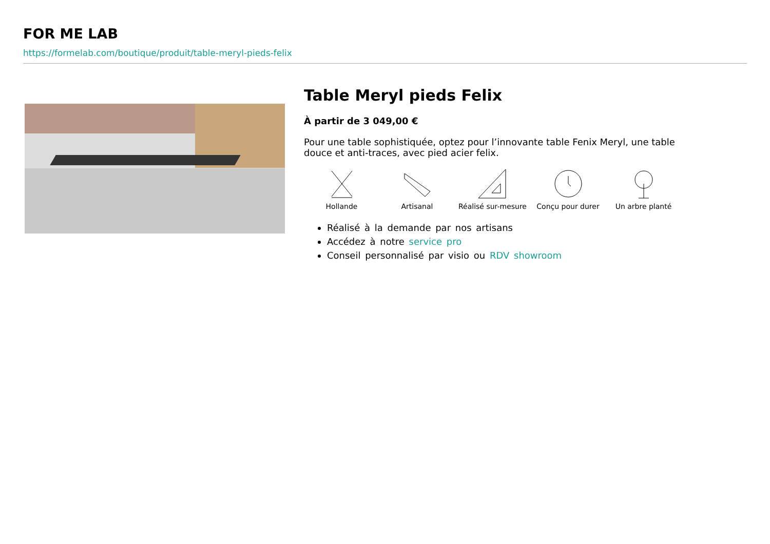FOR ME LAB
https://formelab.com/boutique/produit/table-meryl-pieds-felix
Table Meryl pieds Felix
À partir de 3 049,00 €
Pour une table sophistiquée, optez pour l’innovante table Fenix Meryl, une table douce et anti-traces, avec pied acier felix.
Hollande Artisanal Réalisé sur-mesure
Conçu pour durer Un arbre planté
Réalisé à la demande par nos artisans
Accédez à notre service pro
Conseil personnalisé par visio ou RDV showroom